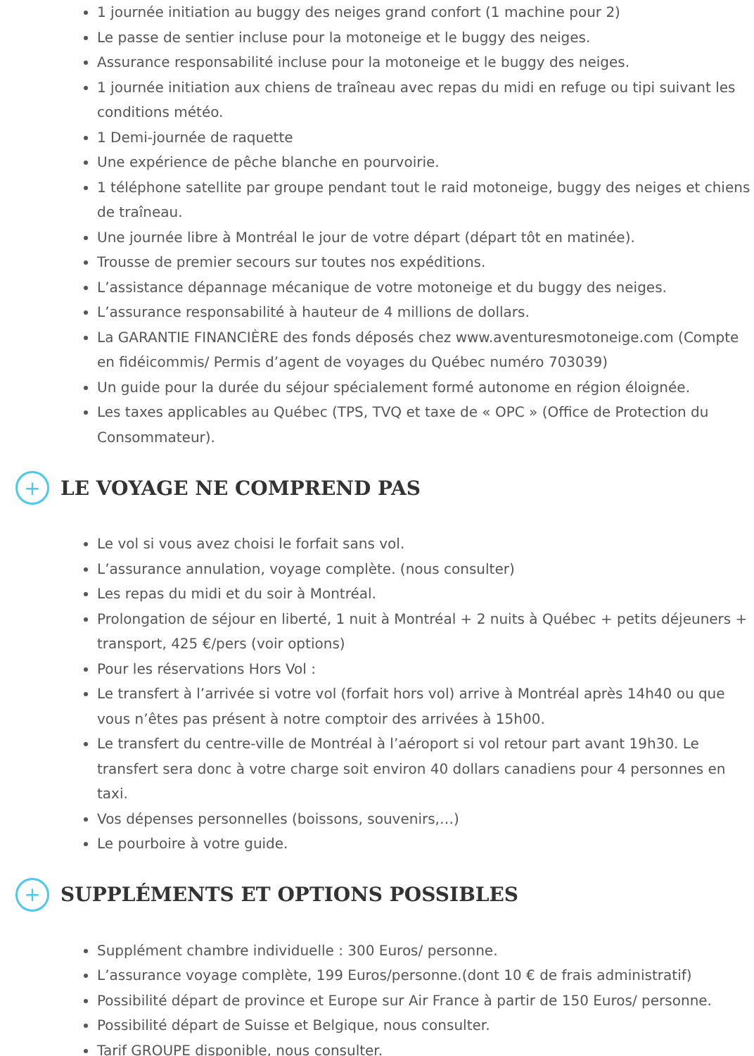1 journée initiation au buggy des neiges grand confort (1 machine pour 2)
Le passe de sentier incluse pour la motoneige et le buggy des neiges.
Assurance responsabilité incluse pour la motoneige et le buggy des neiges.
1 journée initiation aux chiens de traîneau avec repas du midi en refuge ou tipi suivant les conditions météo.
1 Demi-journée de raquette
Une expérience de pêche blanche en pourvoirie.
1 téléphone satellite par groupe pendant tout le raid motoneige, buggy des neiges et chiens de traîneau.
Une journée libre à Montréal le jour de votre départ (départ tôt en matinée).
Trousse de premier secours sur toutes nos expéditions.
L’assistance dépannage mécanique de votre motoneige et du buggy des neiges.
L’assurance responsabilité à hauteur de 4 millions de dollars.
La GARANTIE FINANCIÈRE des fonds déposés chez www.aventuresmotoneige.com (Compte en fidéicommis/ Permis d’agent de voyages du Québec numéro 703039)
Un guide pour la durée du séjour spécialement formé autonome en région éloignée.
Les taxes applicables au Québec (TPS, TVQ et taxe de « OPC » (Office de Protection du Consommateur).
+ LE VOYAGE NE COMPREND PAS
Le vol si vous avez choisi le forfait sans vol.
L’assurance annulation, voyage complète. (nous consulter)
Les repas du midi et du soir à Montréal.
Prolongation de séjour en liberté, 1 nuit à Montréal + 2 nuits à Québec + petits déjeuners + transport, 425 €/pers (voir options)
Pour les réservations Hors Vol :
Le transfert à l’arrivée si votre vol (forfait hors vol) arrive à Montréal après 14h40 ou que vous n’êtes pas présent à notre comptoir des arrivées à 15h00.
Le transfert du centre-ville de Montréal à l’aéroport si vol retour part avant 19h30. Le transfert sera donc à votre charge soit environ 40 dollars canadiens pour 4 personnes en taxi.
Vos dépenses personnelles (boissons, souvenirs,…)
Le pourboire à votre guide.
+ SUPPLÉMENTS ET OPTIONS POSSIBLES
Supplément chambre individuelle : 300 Euros/ personne.
L’assurance voyage complète, 199 Euros/personne.(dont 10 € de frais administratif)
Possibilité départ de province et Europe sur Air France à partir de 150 Euros/ personne.
Possibilité départ de Suisse et Belgique, nous consulter.
Tarif GROUPE disponible, nous consulter.